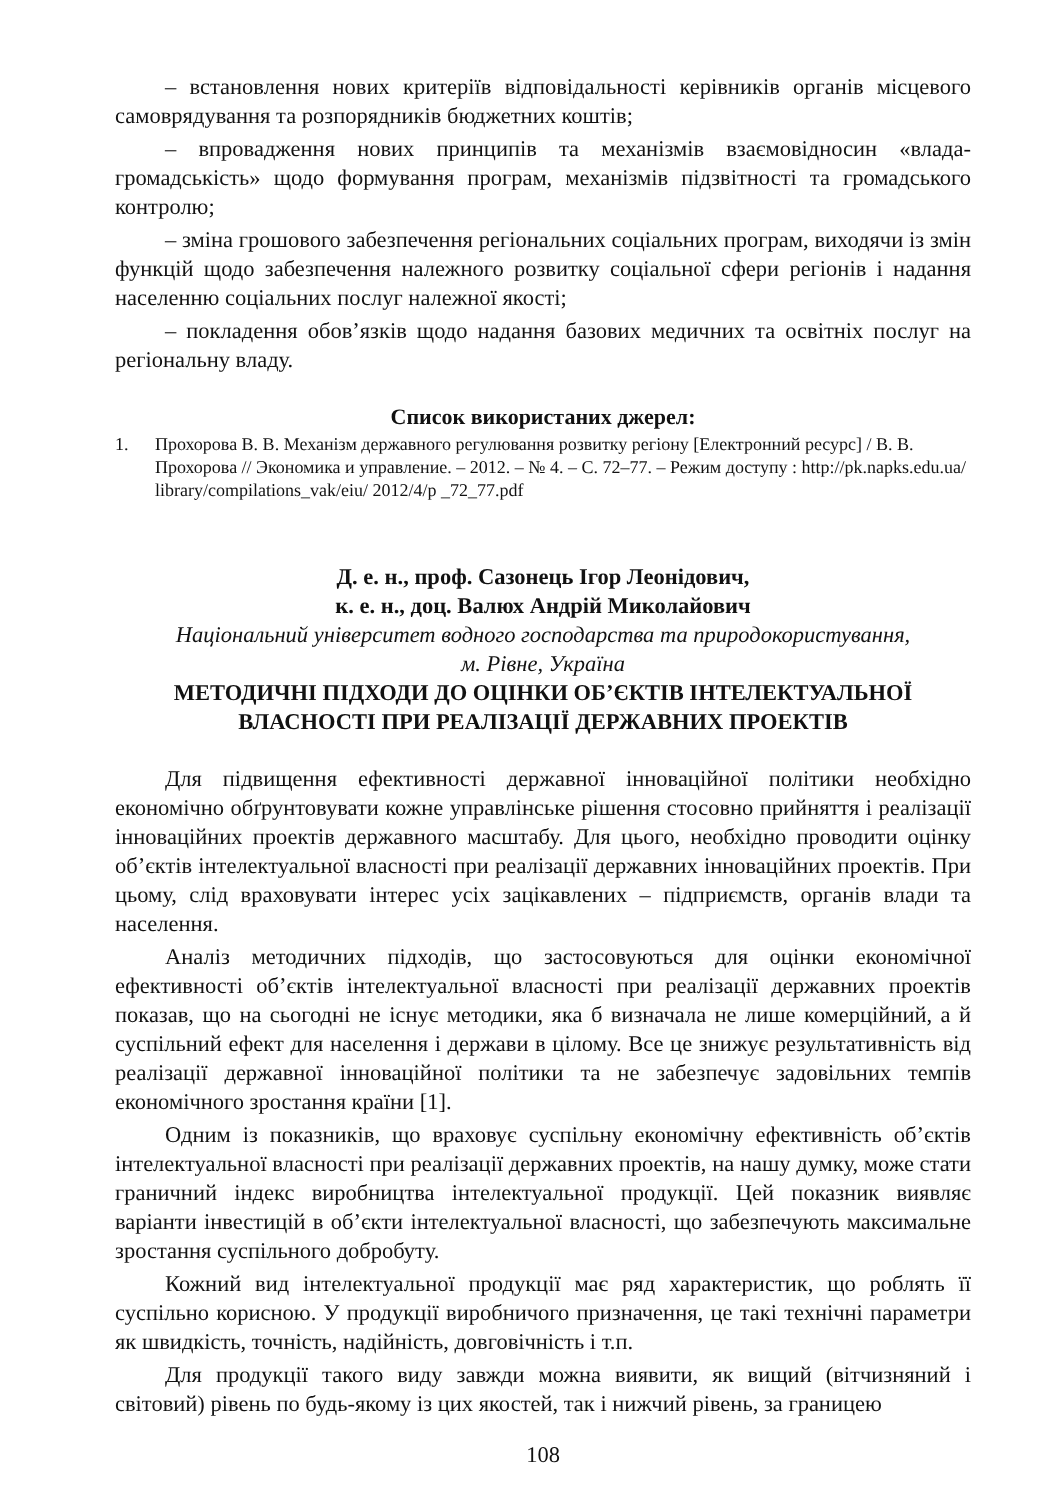– встановлення нових критеріїв відповідальності керівників органів місцевого самоврядування та розпорядників бюджетних коштів;
– впровадження нових принципів та механізмів взаємовідносин «влада-громадськість» щодо формування програм, механізмів підзвітності та громадського контролю;
– зміна грошового забезпечення регіональних соціальних програм, виходячи із змін функцій щодо забезпечення належного розвитку соціальної сфери регіонів і надання населенню соціальних послуг належної якості;
– покладення обов’язків щодо надання базових медичних та освітніх послуг на регіональну владу.
Список використаних джерел:
1. Прохорова В. В. Механізм державного регулювання розвитку регіону [Електронний ресурс] / В. В. Прохорова // Экономика и управление. – 2012. – № 4. – С. 72–77. – Режим доступу : http://pk.napks.edu.ua/ library/compilations_vak/eiu/ 2012/4/p _72_77.pdf
Д. е. н., проф. Сазонець Ігор Леонідович,
к. е. н., доц. Валюх Андрій Миколайович
Національний університет водного господарства та природокористування,
м. Рівне, Україна
МЕТОДИЧНІ ПІДХОДИ ДО ОЦІНКИ ОБ’ЄКТІВ ІНТЕЛЕКТУАЛЬНОЇ ВЛАСНОСТІ ПРИ РЕАЛІЗАЦІЇ ДЕРЖАВНИХ ПРОЕКТІВ
Для підвищення ефективності державної інноваційної політики необхідно економічно обґрунтовувати кожне управлінське рішення стосовно прийняття і реалізації інноваційних проектів державного масштабу. Для цього, необхідно проводити оцінку об’єктів інтелектуальної власності при реалізації державних інноваційних проектів. При цьому, слід враховувати інтерес усіх зацікавлених – підприємств, органів влади та населення.
Аналіз методичних підходів, що застосовуються для оцінки економічної ефективності об’єктів інтелектуальної власності при реалізації державних проектів показав, що на сьогодні не існує методики, яка б визначала не лише комерційний, а й суспільний ефект для населення і держави в цілому. Все це знижує результативність від реалізації державної інноваційної політики та не забезпечує задовільних темпів економічного зростання країни [1].
Одним із показників, що враховує суспільну економічну ефективність об’єктів інтелектуальної власності при реалізації державних проектів, на нашу думку, може стати граничний індекс виробництва інтелектуальної продукції. Цей показник виявляє варіанти інвестицій в об’єкти інтелектуальної власності, що забезпечують максимальне зростання суспільного добробуту.
Кожний вид інтелектуальної продукції має ряд характеристик, що роблять її суспільно корисною. У продукції виробничого призначення, це такі технічні параметри як швидкість, точність, надійність, довговічність і т.п.
Для продукції такого виду завжди можна виявити, як вищий (вітчизняний і світовий) рівень по будь-якому із цих якостей, так і нижчий рівень, за границею
108